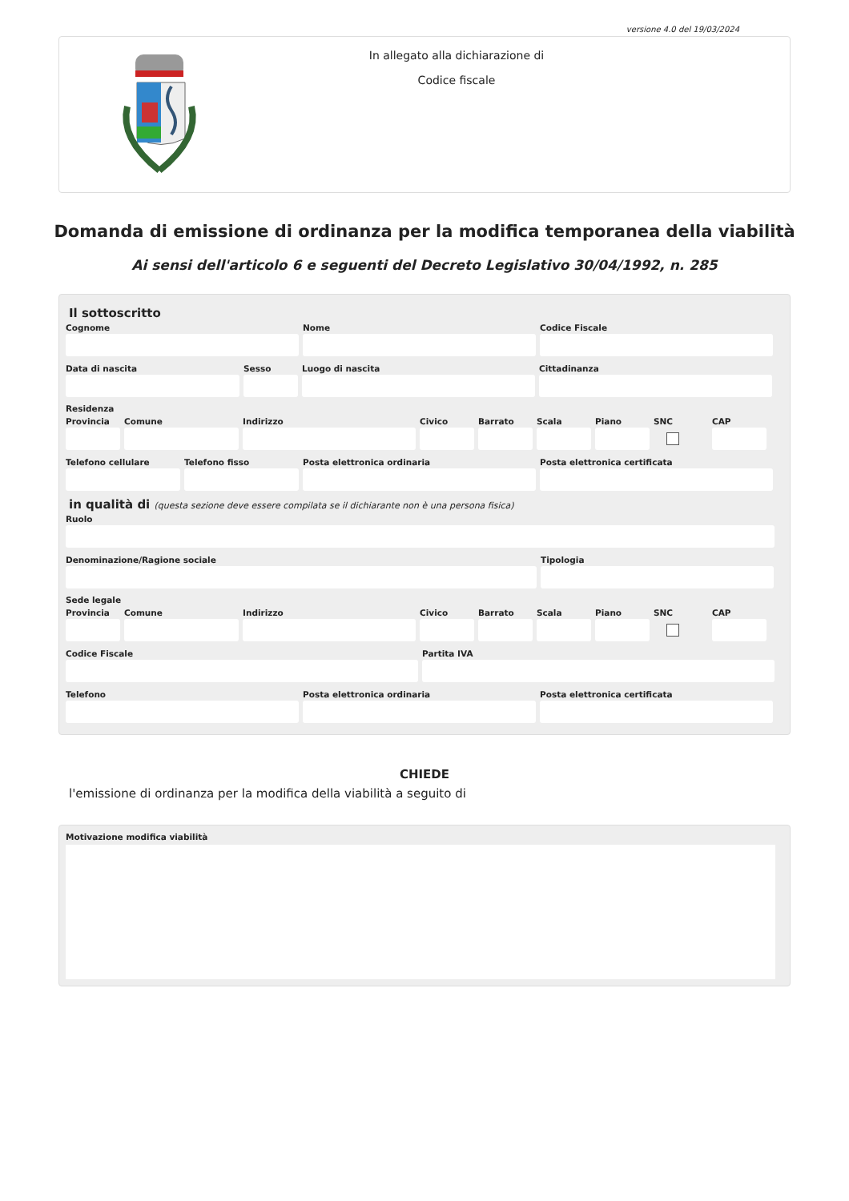versione 4.0 del 19/03/2024
In allegato alla dichiarazione di
Codice fiscale
Domanda di emissione di ordinanza per la modifica temporanea della viabilità
Ai sensi dell'articolo 6 e seguenti del Decreto Legislativo 30/04/1992, n. 285
Il sottoscritto
Cognome Nome Codice Fiscale
Data di nascita Sesso Luogo di nascita Cittadinanza
Residenza
Provincia
Comune Indirizzo Civico Barrato Scala Piano SNC CAP
Telefono cellulare
Telefono fisso Posta elettronica ordinaria Posta elettronica certificata
in qualità di (questa sezione deve essere compilata se il dichiarante non è una persona fisica)
Ruolo
Denominazione/Ragione sociale Tipologia
Sede legale
Provincia
Comune Indirizzo Civico Barrato Scala Piano SNC CAP
Codice Fiscale Partita IVA
Telefono Posta elettronica ordinaria Posta elettronica certificata
CHIEDE
l'emissione di ordinanza per la modifica della viabilità a seguito di
Motivazione modifica viabilità